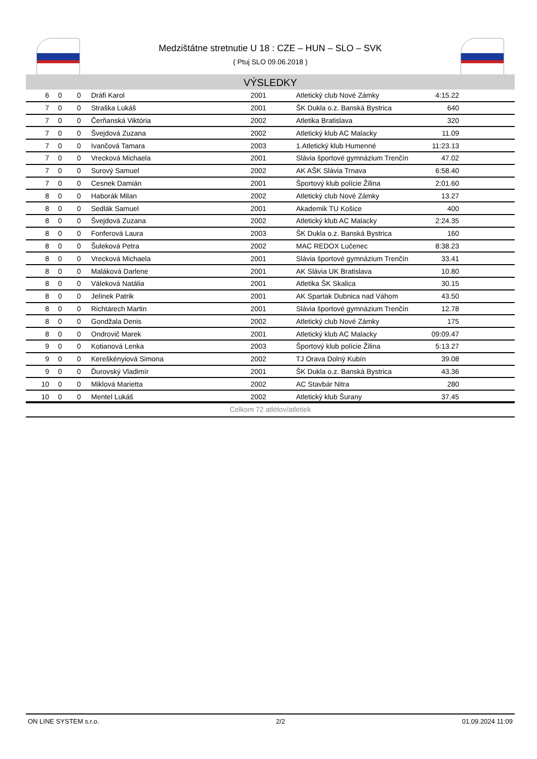Medzištátne stretnutie U 18 : CZE – HUN – SLO – SVK
( Ptuj SLO 09.06.2018 )
VÝSLEDKY
| 6 | 0 | 0 | Dráfi Karol | 2001 | Atletický club Nové Zámky | 4:15.22 | |
| 7 | 0 | 0 | Straška Lukáš | 2001 | ŠK Dukla o.z. Banská Bystrica | 640 | |
| 7 | 0 | 0 | Čerňanská Viktória | 2002 | Atletika Bratislava | 320 | |
| 7 | 0 | 0 | Švejdová Zuzana | 2002 | Atletický klub AC Malacky | 11.09 | |
| 7 | 0 | 0 | Ivančová Tamara | 2003 | 1.Atletický klub Humenné | 11:23.13 | |
| 7 | 0 | 0 | Vrecková Michaela | 2001 | Slávia športové gymnázium Trenčín | 47.02 | |
| 7 | 0 | 0 | Surový Samuel | 2002 | AK AŠK Slávia Trnava | 6:58.40 | |
| 7 | 0 | 0 | Cesnek Damián | 2001 | Športový klub polície Žilina | 2:01.60 | |
| 8 | 0 | 0 | Haborák Milan | 2002 | Atletický club Nové Zámky | 13.27 | |
| 8 | 0 | 0 | Sedlák Samuel | 2001 | Akademik TU Košice | 400 | |
| 8 | 0 | 0 | Švejdová Zuzana | 2002 | Atletický klub AC Malacky | 2:24.35 | |
| 8 | 0 | 0 | Fonferová Laura | 2003 | ŠK Dukla o.z. Banská Bystrica | 160 | |
| 8 | 0 | 0 | Šuleková Petra | 2002 | MAC REDOX Lučenec | 8:38.23 | |
| 8 | 0 | 0 | Vrecková Michaela | 2001 | Slávia športové gymnázium Trenčín | 33.41 | |
| 8 | 0 | 0 | Maláková Darlene | 2001 | AK Slávia UK Bratislava | 10.80 | |
| 8 | 0 | 0 | Váleková Natália | 2001 | Atletika ŠK Skalica | 30.15 | |
| 8 | 0 | 0 | Jelínek Patrik | 2001 | AK Spartak Dubnica nad Váhom | 43.50 | |
| 8 | 0 | 0 | Richtárech Martin | 2001 | Slávia športové gymnázium Trenčín | 12.78 | |
| 8 | 0 | 0 | Gondžala Denis | 2002 | Atletický club Nové Zámky | 175 | |
| 8 | 0 | 0 | Ondrovič Marek | 2001 | Atletický klub AC Malacky | 09:09.47 | |
| 9 | 0 | 0 | Kotianová Lenka | 2003 | Športový klub polície Žilina | 5:13.27 | |
| 9 | 0 | 0 | Kereškényiová Simona | 2002 | TJ Orava Dolný Kubín | 39.08 | |
| 9 | 0 | 0 | Ďurovský Vladimír | 2001 | ŠK Dukla o.z. Banská Bystrica | 43.36 | |
| 10 | 0 | 0 | Miklová Marietta | 2002 | AC Stavbár Nitra | 280 | |
| 10 | 0 | 0 | Mentel Lukáš | 2002 | Atletický klub Šurany | 37.45 | |
Celkom 72 atlétov/atletiek
ON LINE SYSTEM s.r.o. 2/2 01.09.2024 11:09